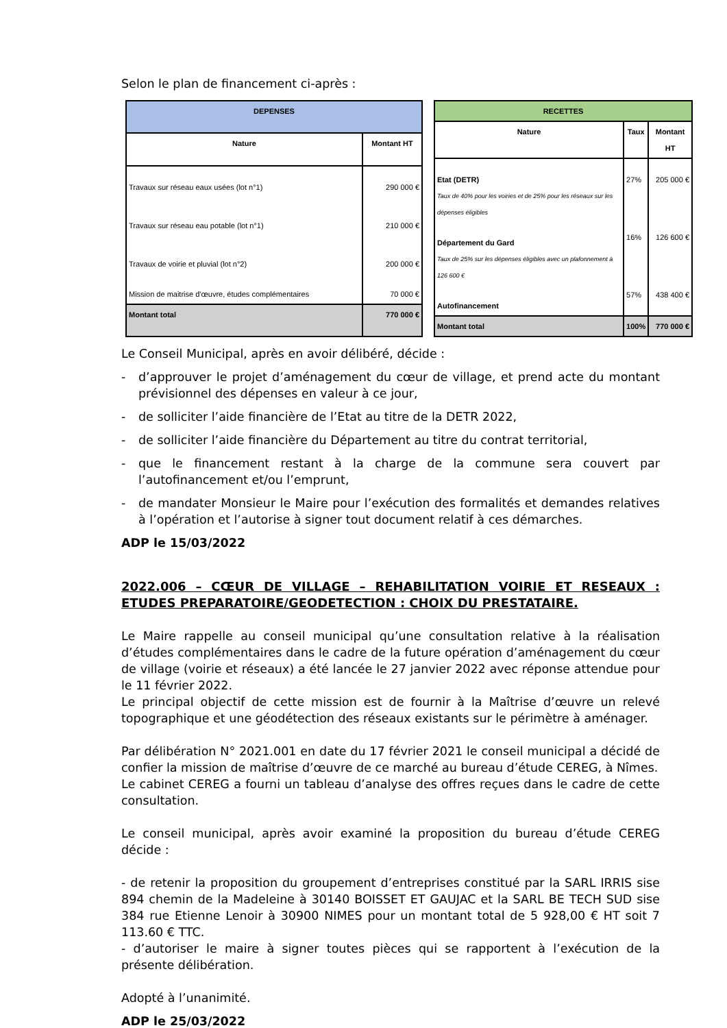Selon le plan de financement ci-après :
| DEPENSES | |
| --- | --- |
| Nature | Montant HT |
| Travaux sur réseau eaux usées (lot n°1) Travaux sur réseau eau potable (lot n°1) Travaux de voirie et pluvial (lot n°2) Mission de maitrise d'œuvre, études complémentaires | 290 000 € 210 000 € 200 000 € 70 000 € |
| Montant total | 770 000 € |
| RECETTES | | |
| --- | --- | --- |
| Nature | Taux | Montant HT |
| Etat (DETR) Taux de 40% pour les voiries et de 25% pour les réseaux sur les dépenses éligibles Département du Gard Taux de 25% sur les dépenses éligibles avec un plafonnement à 126 600 € Autofinancement | 27% 16% 57% | 205 000 € 126 600 € 438 400 € |
| Montant total | 100% | 770 000 € |
Le Conseil Municipal, après en avoir délibéré, décide :
- d’approuver le projet d’aménagement du cœur de village, et prend acte du montant prévisionnel des dépenses en valeur à ce jour,
- de solliciter l’aide financière de l’Etat au titre de la DETR 2022,
- de solliciter l’aide financière du Département au titre du contrat territorial,
- que le financement restant à la charge de la commune sera couvert par l’autofinancement et/ou l’emprunt,
- de mandater Monsieur le Maire pour l’exécution des formalités et demandes relatives à l’opération et l’autorise à signer tout document relatif à ces démarches.
ADP le 15/03/2022
2022.006 – CŒUR DE VILLAGE – REHABILITATION VOIRIE ET RESEAUX : ETUDES PREPARATOIRE/GEODETECTION : CHOIX DU PRESTATAIRE.
Le Maire rappelle au conseil municipal qu’une consultation relative à la réalisation d’études complémentaires dans le cadre de la future opération d’aménagement du cœur de village (voirie et réseaux) a été lancée le 27 janvier 2022 avec réponse attendue pour le 11 février 2022.
Le principal objectif de cette mission est de fournir à la Maîtrise d’œuvre un relevé topographique et une géodétection des réseaux existants sur le périmètre à aménager.
Par délibération N° 2021.001 en date du 17 février 2021 le conseil municipal a décidé de confier la mission de maîtrise d’œuvre de ce marché au bureau d’étude CEREG, à Nîmes.
Le cabinet CEREG a fourni un tableau d’analyse des offres reçues dans le cadre de cette consultation.
Le conseil municipal, après avoir examiné la proposition du bureau d’étude CEREG décide :
- de retenir la proposition du groupement d’entreprises constitué par la SARL IRRIS sise 894 chemin de la Madeleine à 30140 BOISSET ET GAUJAC et la SARL BE TECH SUD sise 384 rue Etienne Lenoir à 30900 NIMES pour un montant total de 5 928,00 € HT soit 7 113.60 € TTC.
- d’autoriser le maire à signer toutes pièces qui se rapportent à l’exécution de la présente délibération.
Adopté à l’unanimité.
ADP le 25/03/2022